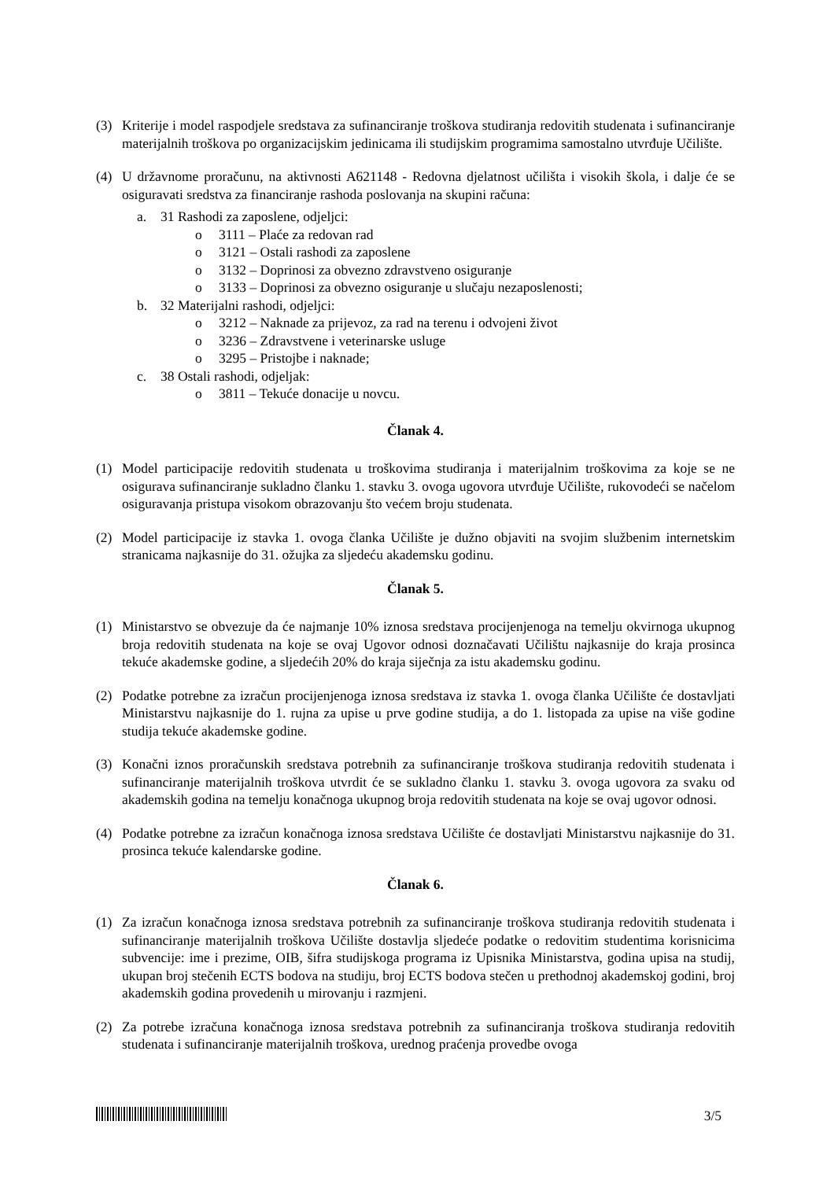(3) Kriterije i model raspodjele sredstava za sufinanciranje troškova studiranja redovitih studenata i sufinanciranje materijalnih troškova po organizacijskim jedinicama ili studijskim programima samostalno utvrđuje Učilište.
(4) U državnome proračunu, na aktivnosti A621148 - Redovna djelatnost učilišta i visokih škola, i dalje će se osiguravati sredstva za financiranje rashoda poslovanja na skupini računa:
a. 31 Rashodi za zaposlene, odjeljci:
o 3111 – Plaće za redovan rad
o 3121 – Ostali rashodi za zaposlene
o 3132 – Doprinosi za obvezno zdravstveno osiguranje
o 3133 – Doprinosi za obvezno osiguranje u slučaju nezaposlenosti;
b. 32 Materijalni rashodi, odjeljci:
o 3212 – Naknade za prijevoz, za rad na terenu i odvojeni život
o 3236 – Zdravstvene i veterinarske usluge
o 3295 – Pristojbe i naknade;
c. 38 Ostali rashodi, odjeljak:
o 3811 – Tekuće donacije u novcu.
Članak 4.
(1) Model participacije redovitih studenata u troškovima studiranja i materijalnim troškovima za koje se ne osigurava sufinanciranje sukladno članku 1. stavku 3. ovoga ugovora utvrđuje Učilište, rukovodeći se načelom osiguravanja pristupa visokom obrazovanju što većem broju studenata.
(2) Model participacije iz stavka 1. ovoga članka Učilište je dužno objaviti na svojim službenim internetskim stranicama najkasnije do 31. ožujka za sljedeću akademsku godinu.
Članak 5.
(1) Ministarstvo se obvezuje da će najmanje 10% iznosa sredstava procijenjenoga na temelju okvirnoga ukupnog broja redovitih studenata na koje se ovaj Ugovor odnosi doznačavati Učilištu najkasnije do kraja prosinca tekuće akademske godine, a sljedećih 20% do kraja siječnja za istu akademsku godinu.
(2) Podatke potrebne za izračun procijenjenoga iznosa sredstava iz stavka 1. ovoga članka Učilište će dostavljati Ministarstvu najkasnije do 1. rujna za upise u prve godine studija, a do 1. listopada za upise na više godine studija tekuće akademske godine.
(3) Konačni iznos proračunskih sredstava potrebnih za sufinanciranje troškova studiranja redovitih studenata i sufinanciranje materijalnih troškova utvrdit će se sukladno članku 1. stavku 3. ovoga ugovora za svaku od akademskih godina na temelju konačnoga ukupnog broja redovitih studenata na koje se ovaj ugovor odnosi.
(4) Podatke potrebne za izračun konačnoga iznosa sredstava Učilište će dostavljati Ministarstvu najkasnije do 31. prosinca tekuće kalendarske godine.
Članak 6.
(1) Za izračun konačnoga iznosa sredstava potrebnih za sufinanciranje troškova studiranja redovitih studenata i sufinanciranje materijalnih troškova Učilište dostavlja sljedeće podatke o redovitim studentima korisnicima subvencije: ime i prezime, OIB, šifra studijskoga programa iz Upisnika Ministarstva, godina upisa na studij, ukupan broj stečenih ECTS bodova na studiju, broj ECTS bodova stečen u prethodnoj akademskoj godini, broj akademskih godina provedenih u mirovanju i razmjeni.
(2) Za potrebe izračuna konačnoga iznosa sredstava potrebnih za sufinanciranja troškova studiranja redovitih studenata i sufinanciranje materijalnih troškova, urednog praćenja provedbe ovoga
3/5